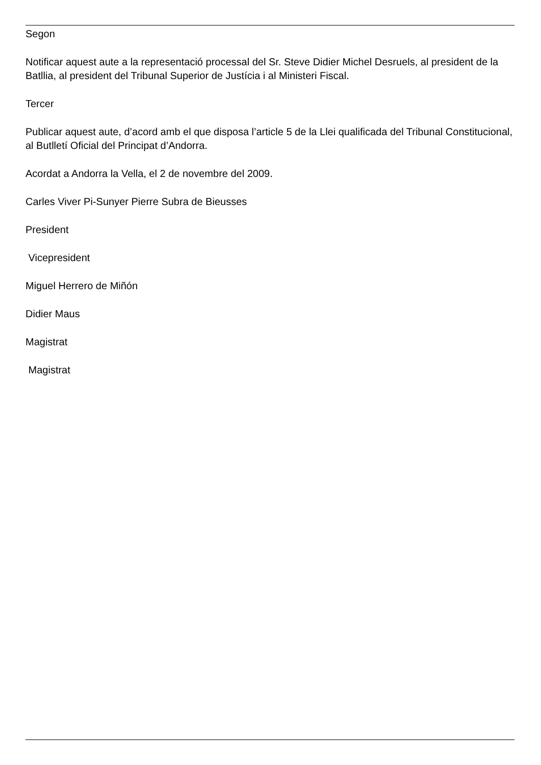Segon
Notificar aquest aute a la representació processal del Sr. Steve Didier Michel Desruels, al president de la Batllia, al president del Tribunal Superior de Justícia i al Ministeri Fiscal.
Tercer
Publicar aquest aute, d’acord amb el que disposa l’article 5 de la Llei qualificada del Tribunal Constitucional, al Butlletí Oficial del Principat d’Andorra.
Acordat a Andorra la Vella, el 2 de novembre del 2009.
Carles Viver Pi-Sunyer Pierre Subra de Bieusses
President
Vicepresident
Miguel Herrero de Miñón
Didier Maus
Magistrat
Magistrat